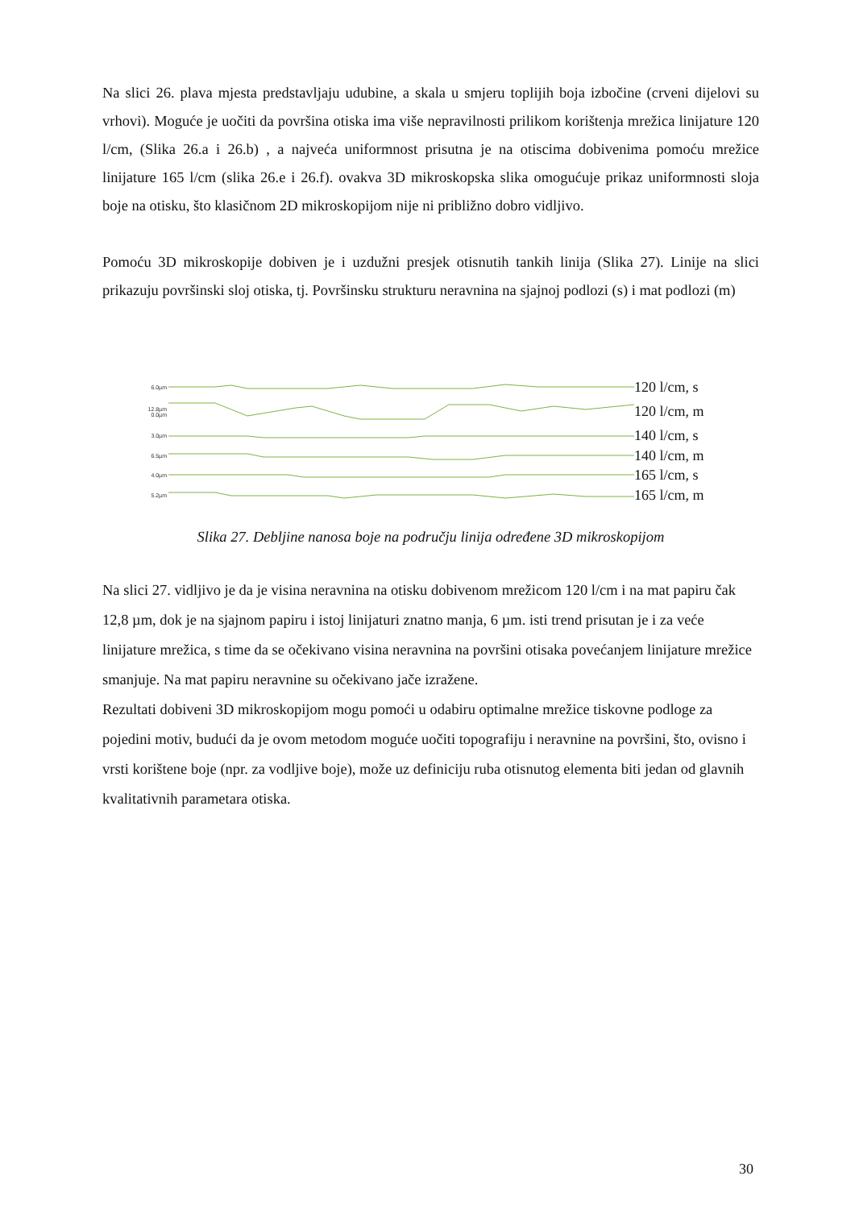Na slici 26. plava mjesta predstavljaju udubine, a skala u smjeru toplijih boja izbočine (crveni dijelovi su vrhovi). Moguće je uočiti da površina otiska ima više nepravilnosti prilikom korištenja mrežica linijature 120 l/cm, (Slika 26.a i 26.b) , a najveća uniformnost prisutna je na otiscima dobivenima pomoću mrežice linijature 165 l/cm (slika 26.e i 26.f). ovakva 3D mikroskopska slika omogućuje prikaz uniformnosti sloja boje na otisku, što klasičnom 2D mikroskopijom nije ni približno dobro vidljivo.
Pomoću 3D mikroskopije dobiven je i uzdužni presjek otisnutih tankih linija (Slika 27). Linije na slici prikazuju površinski sloj otiska, tj. Površinsku strukturu neravnina na sjajnoj podlozi (s) i mat podlozi (m)
6.0µm 120 l/cm, s
12.8µm
0.0µm 120 l/cm, m
3.0µm 140 l/cm, s
6.5µm 140 l/cm, m
4.0µm 165 l/cm, s
5.2µm 165 l/cm, m
Slika 27. Debljine nanosa boje na području linija određene 3D mikroskopijom
Na slici 27. vidljivo je da je visina neravnina na otisku dobivenom mrežicom 120 l/cm i na mat papiru čak 12,8 µm, dok je na sjajnom papiru i istoj linijaturi znatno manja, 6 µm. isti trend prisutan je i za veće linijature mrežica, s time da se očekivano visina neravnina na površini otisaka povećanjem linijature mrežice smanjuje. Na mat papiru neravnine su očekivano jače izražene.
Rezultati dobiveni 3D mikroskopijom mogu pomoći u odabiru optimalne mrežice tiskovne podloge za pojedini motiv, budući da je ovom metodom moguće uočiti topografiju i neravnine na površini, što, ovisno i vrsti korištene boje (npr. za vodljive boje), može uz definiciju ruba otisnutog elementa biti jedan od glavnih kvalitativnih parametara otiska.
30